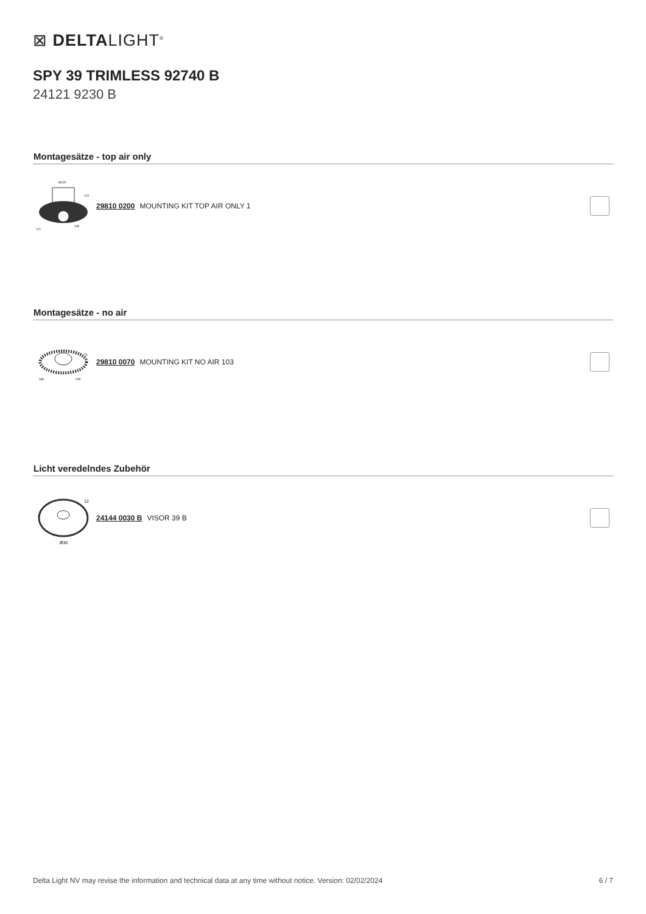⊠ DELTALIGHT<sup>®</sup>
SPY 39 TRIMLESS 92740 B
24121 9230 B
Montagesätze - top air only
Ø125
172
171
235
29810 0200 MOUNTING KIT TOP AIR ONLY 1
Montagesätze - no air
73
180
205
29810 0070 MOUNTING KIT NO AIR 103
Licht veredelndes Zubehör
12
Ø35
24144 0030 B VISOR 39 B
Delta Light NV may revise the information and technical data at any time without notice. Version: 02/02/2024 6 / 7